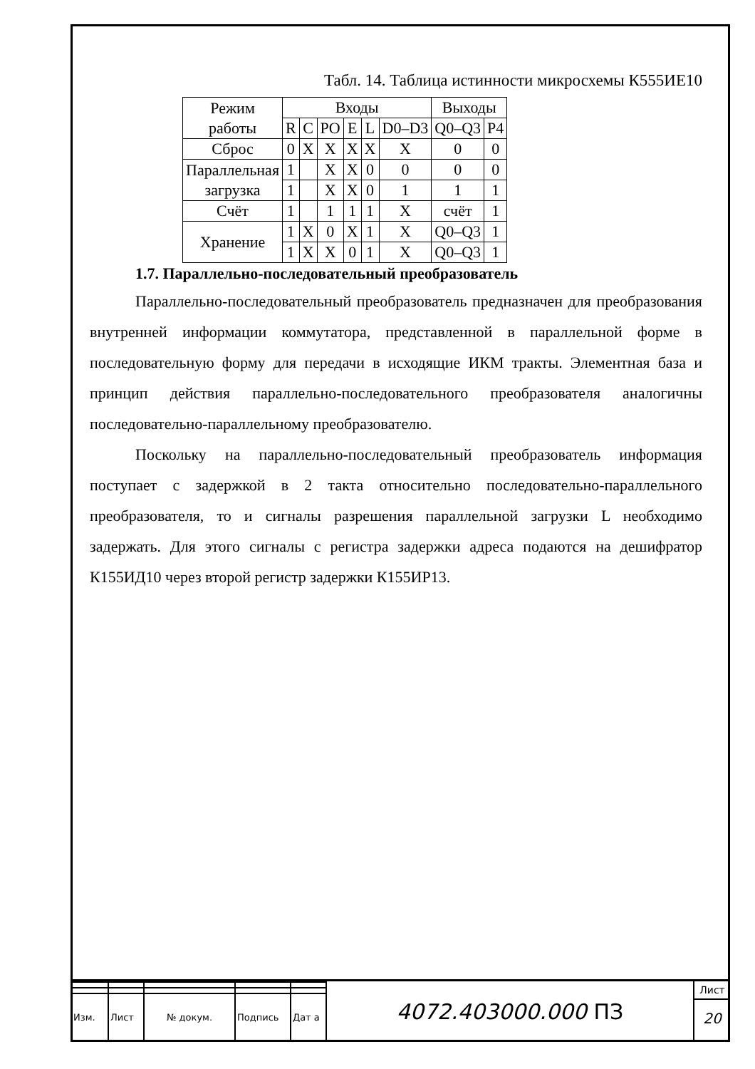Табл. 14. Таблица истинности микросхемы К555ИЕ10
| Режим работы | Входы | | | | | | Выходы | |
| | R | C | PO | E | L | D0–D3 | Q0–Q3 | P4 |
| Сброс | 0 | X | X | X | X | X | 0 | 0 |
| Параллельная загрузка | 1 | | X | X | 0 | 0 | 0 | 0 |
| | 1 | | X | X | 0 | 1 | 1 | 1 |
| Счёт | 1 | | 1 | 1 | 1 | X | счёт | 1 |
| Хранение | 1 | X | 0 | X | 1 | X | Q0–Q3 | 1 |
| | 1 | X | X | 0 | 1 | X | Q0–Q3 | 1 |
1.7. Параллельно-последовательный преобразователь
Параллельно-последовательный преобразователь предназначен для преобразования внутренней информации коммутатора, представленной в параллельной форме в последовательную форму для передачи в исходящие ИКМ тракты. Элементная база и принцип действия параллельно-последовательного преобразователя аналогичны последовательно-параллельному преобразователю.
Поскольку на параллельно-последовательный преобразователь информация поступает с задержкой в 2 такта относительно последовательно-параллельного преобразователя, то и сигналы разрешения параллельной загрузки L необходимо задержать. Для этого сигналы с регистра задержки адреса подаются на дешифратор К155ИД10 через второй регистр задержки К155ИР13.
| Изм. | Лист | № докум. | Подпись | Дат а |
4072.403000.000 ПЗ
Лист
20